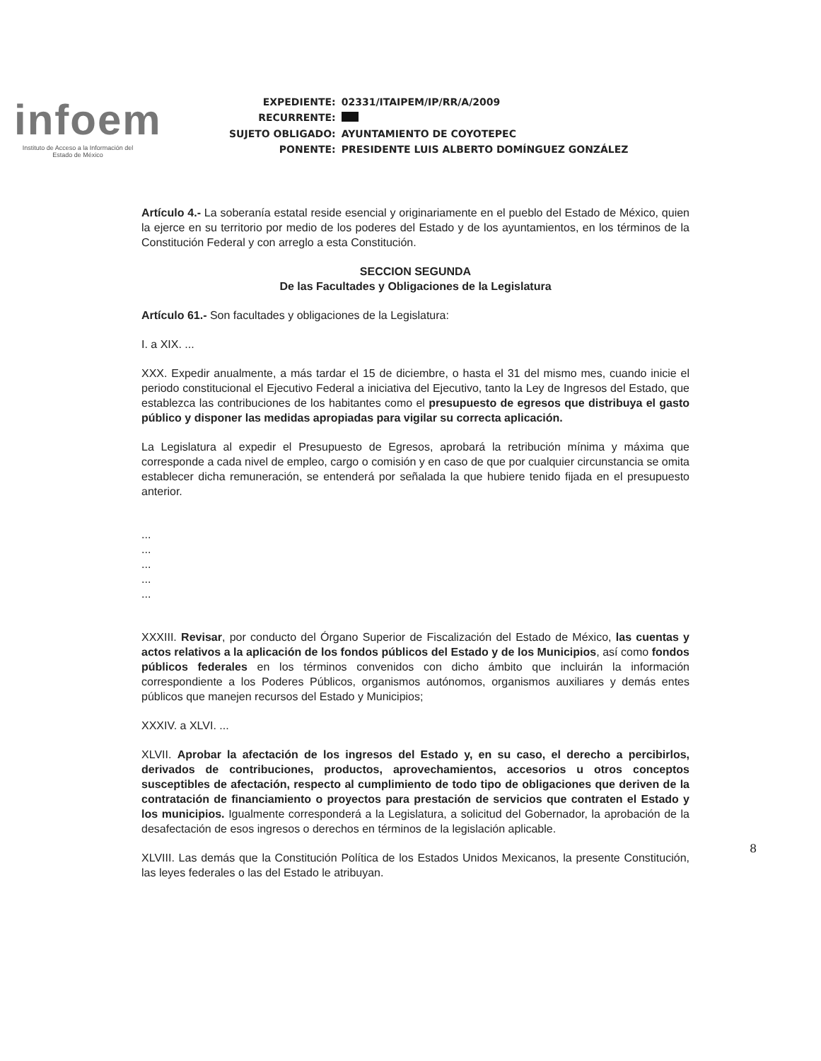infoem
Instituto de Acceso a la Información del Estado de México
| EXPEDIENTE: | 02331/ITAIPEM/IP/RR/A/2009 |
| RECURRENTE: | |
| SUJETO OBLIGADO: | AYUNTAMIENTO DE COYOTEPEC |
| PONENTE: | PRESIDENTE LUIS ALBERTO DOMÍNGUEZ GONZÁLEZ |
Artículo 4.- La soberanía estatal reside esencial y originariamente en el pueblo del Estado de México, quien la ejerce en su territorio por medio de los poderes del Estado y de los ayuntamientos, en los términos de la Constitución Federal y con arreglo a esta Constitución.
SECCION SEGUNDA
De las Facultades y Obligaciones de la Legislatura
Artículo 61.- Son facultades y obligaciones de la Legislatura:
I. a XIX. ...
XXX. Expedir anualmente, a más tardar el 15 de diciembre, o hasta el 31 del mismo mes, cuando inicie el periodo constitucional el Ejecutivo Federal a iniciativa del Ejecutivo, tanto la Ley de Ingresos del Estado, que establezca las contribuciones de los habitantes como el presupuesto de egresos que distribuya el gasto público y disponer las medidas apropiadas para vigilar su correcta aplicación.
La Legislatura al expedir el Presupuesto de Egresos, aprobará la retribución mínima y máxima que corresponde a cada nivel de empleo, cargo o comisión y en caso de que por cualquier circunstancia se omita establecer dicha remuneración, se entenderá por señalada la que hubiere tenido fijada en el presupuesto anterior.
...
...
...
...
...
XXXIII. Revisar, por conducto del Órgano Superior de Fiscalización del Estado de México, las cuentas y actos relativos a la aplicación de los fondos públicos del Estado y de los Municipios, así como fondos públicos federales en los términos convenidos con dicho ámbito que incluirán la información correspondiente a los Poderes Públicos, organismos autónomos, organismos auxiliares y demás entes públicos que manejen recursos del Estado y Municipios;
XXXIV. a XLVI. ...
XLVII. Aprobar la afectación de los ingresos del Estado y, en su caso, el derecho a percibirlos, derivados de contribuciones, productos, aprovechamientos, accesorios u otros conceptos susceptibles de afectación, respecto al cumplimiento de todo tipo de obligaciones que deriven de la contratación de financiamiento o proyectos para prestación de servicios que contraten el Estado y los municipios. Igualmente corresponderá a la Legislatura, a solicitud del Gobernador, la aprobación de la desafectación de esos ingresos o derechos en términos de la legislación aplicable.
XLVIII. Las demás que la Constitución Política de los Estados Unidos Mexicanos, la presente Constitución, las leyes federales o las del Estado le atribuyan.
8